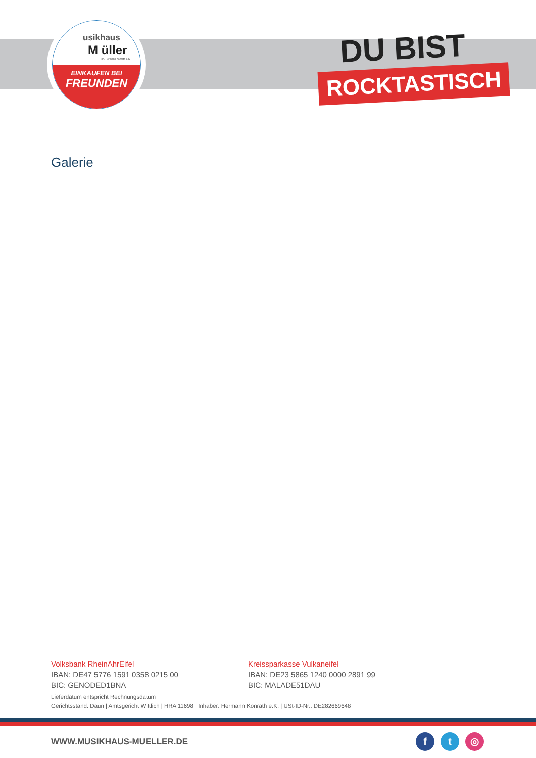usikhaus
M üller
Inh. Hermann Konrath e.K.
EINKAUFEN BEI
FREUNDEN
DU BIST
ROCKTASTISCH
Galerie
Volksbank RheinAhrEifel
IBAN: DE47 5776 1591 0358 0215 00
BIC: GENODED1BNA
Kreissparkasse Vulkaneifel
IBAN: DE23 5865 1240 0000 2891 99
BIC: MALADE51DAU
Lieferdatum entspricht Rechnungsdatum
Gerichtsstand: Daun | Amtsgericht Wittlich | HRA 11698 | Inhaber: Hermann Konrath e.K. | USt-ID-Nr.: DE282669648
WWW.MUSIKHAUS-MUELLER.DE f t ◎